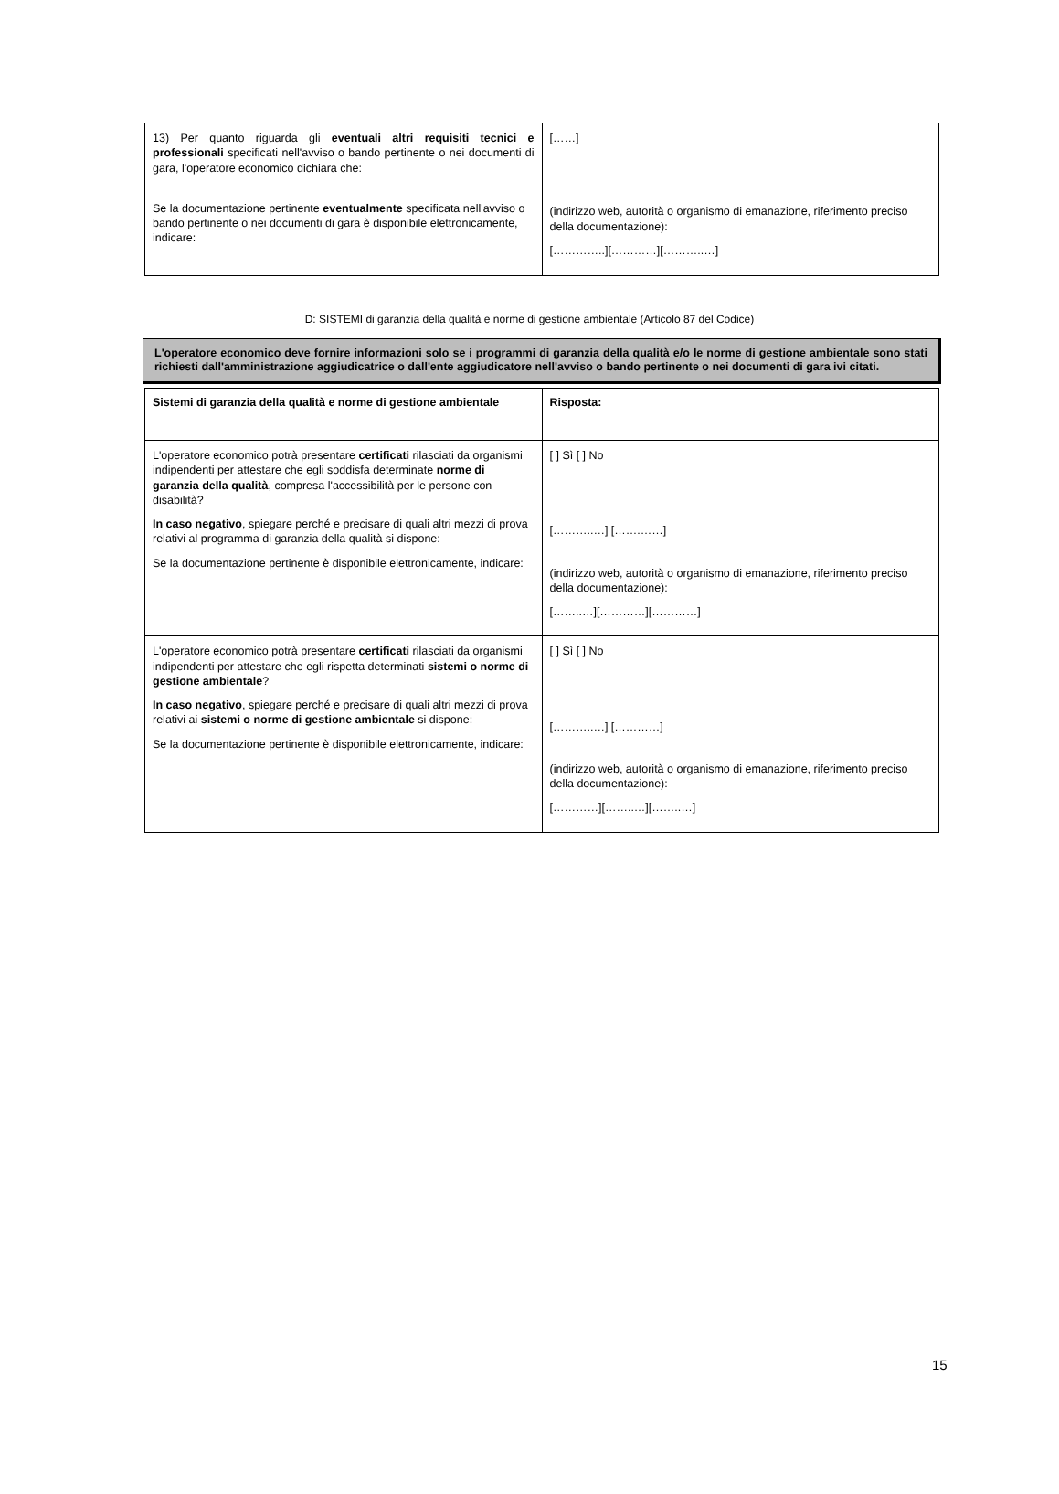| 13) Per quanto riguarda gli eventuali altri requisiti tecnici e professionali specificati nell'avviso o bando pertinente o nei documenti di gara, l'operatore economico dichiara che: Se la documentazione pertinente eventualmente specificata nell'avviso o bando pertinente o nei documenti di gara è disponibile elettronicamente, indicare: | [……] (indirizzo web, autorità o organismo di emanazione, riferimento preciso della documentazione): […………..][…………][………..…] |
D: SISTEMI di garanzia della qualità e norme di gestione ambientale (Articolo 87 del Codice)
L'operatore economico deve fornire informazioni solo se i programmi di garanzia della qualità e/o le norme di gestione ambientale sono stati richiesti dall'amministrazione aggiudicatrice o dall'ente aggiudicatore nell'avviso o bando pertinente o nei documenti di gara ivi citati.
| Sistemi di garanzia della qualità e norme di gestione ambientale | Risposta: |
| L'operatore economico potrà presentare certificati rilasciati da organismi indipendenti per attestare che egli soddisfa determinate norme di garanzia della qualità , compresa l'accessibilità per le persone con disabilità? In caso negativo , spiegare perché e precisare di quali altri mezzi di prova relativi al programma di garanzia della qualità si dispone: Se la documentazione pertinente è disponibile elettronicamente, indicare: | [ ] Sì [ ] No [………..…] […….……] (indirizzo web, autorità o organismo di emanazione, riferimento preciso della documentazione): [……..…][…………][…………] |
| L'operatore economico potrà presentare certificati rilasciati da organismi indipendenti per attestare che egli rispetta determinati sistemi o norme di gestione ambientale ? In caso negativo , spiegare perché e precisare di quali altri mezzi di prova relativi ai sistemi o norme di gestione ambientale si dispone: Se la documentazione pertinente è disponibile elettronicamente, indicare: | [ ] Sì [ ] No [………..…] […………] (indirizzo web, autorità o organismo di emanazione, riferimento preciso della documentazione): […………][……..…][……..…] |
15